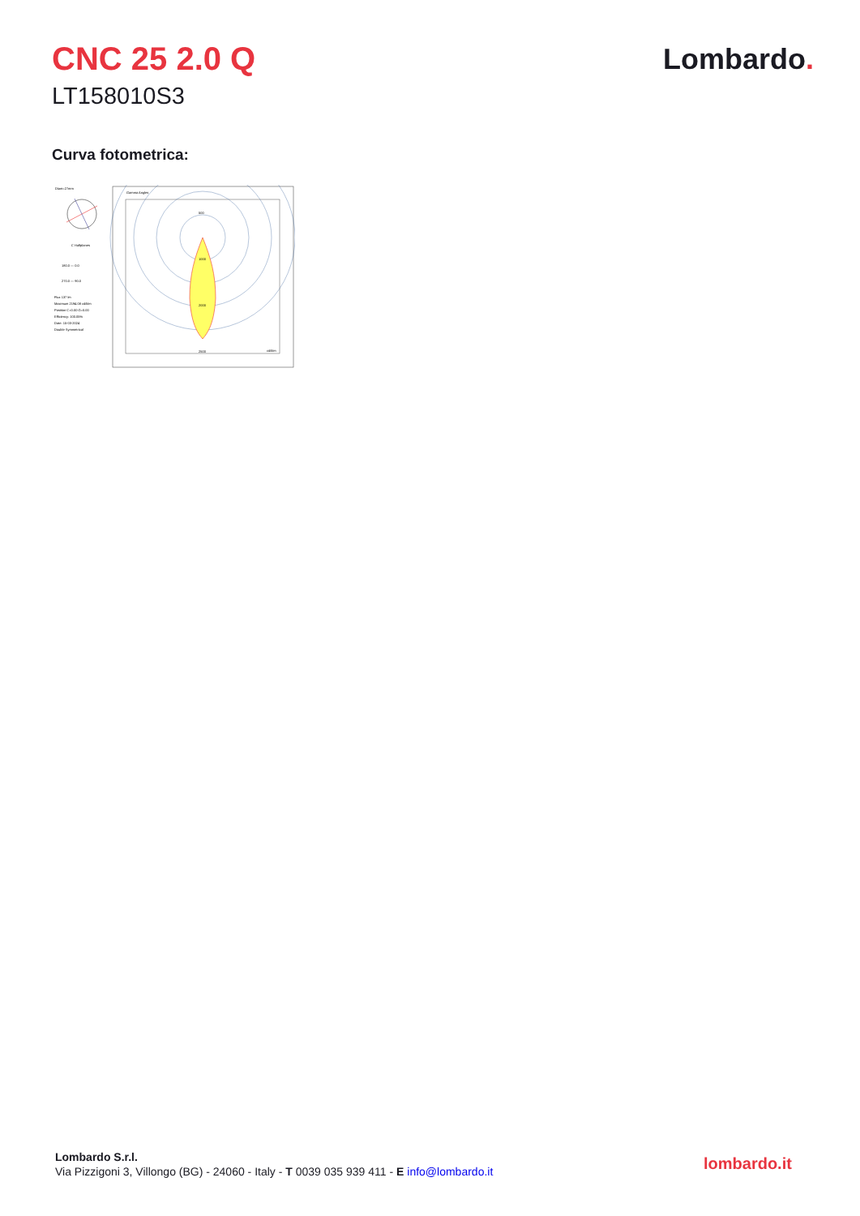CNC 25 2.0 Q
LT158010S3
Lombardo.
Curva fotometrica:
Diam=27mm
C Halfplanes
180.0 — 0.0
270.0 — 90.0
Flux 137 lm
Maximum 2194.08 cd/klm
Position C=0.00 G=0.00
Efficiency: 100.05%
Date: 15-03-2024
Double Symmetrical
Gamma Angles
500
1000
2000
2500
cd/klm
Lombardo S.r.l.
Via Pizzigoni 3, Villongo (BG) - 24060 - Italy - T 0039 035 939 411 - E info@lombardo.it
lombardo.it